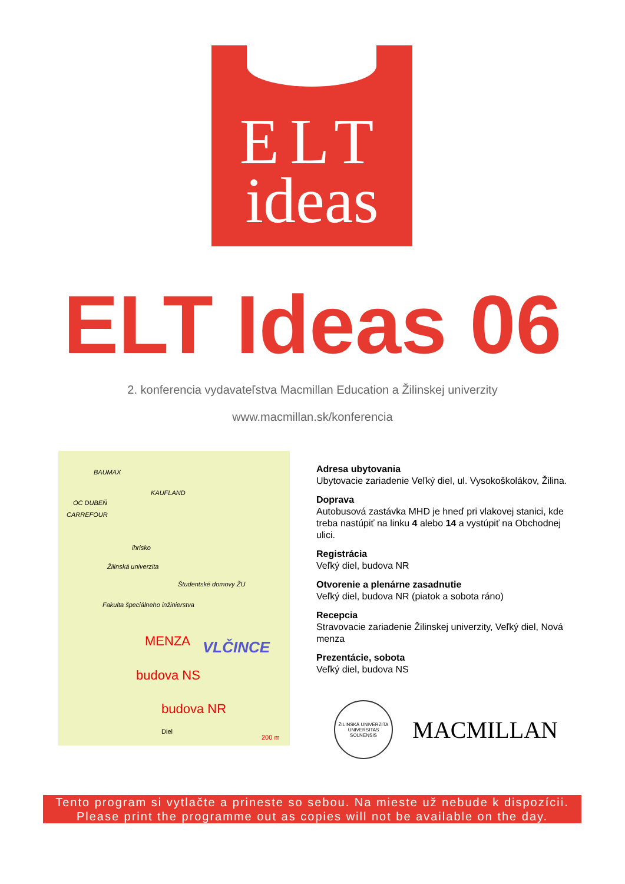ELT
ideas
ELT Ideas 06
2. konferencia vydavateľstva Macmillan Education a Žilinskej univerzity
www.macmillan.sk/konferencia
BAUMAX
KAUFLAND
OC DUBEŇ
CARREFOUR
ihrisko
Žilinská univerzita
Študentské domovy ŽU
Fakulta špeciálneho inžinierstva
MENZA VLČINCE
budova NS
budova NR
Diel
200 m
Adresa ubytovania
Ubytovacie zariadenie Veľký diel, ul. Vysokoškolákov, Žilina.
Doprava
Autobusová zastávka MHD je hneď pri vlakovej stanici, kde treba nastúpiť na linku 4 alebo 14 a vystúpiť na Obchodnej ulici.
Registrácia
Veľký diel, budova NR
Otvorenie a plenárne zasadnutie
Veľký diel, budova NR (piatok a sobota ráno)
Recepcia
Stravovacie zariadenie Žilinskej univerzity, Veľký diel, Nová menza
Prezentácie, sobota
Veľký diel, budova NS
ŽILINSKÁ UNIVERZITA UNIVERSITAS SOLNENSIS
MACMILLAN
Tento program si vytlačte a prineste so sebou. Na mieste už nebude k dispozícii.
Please print the programme out as copies will not be available on the day.